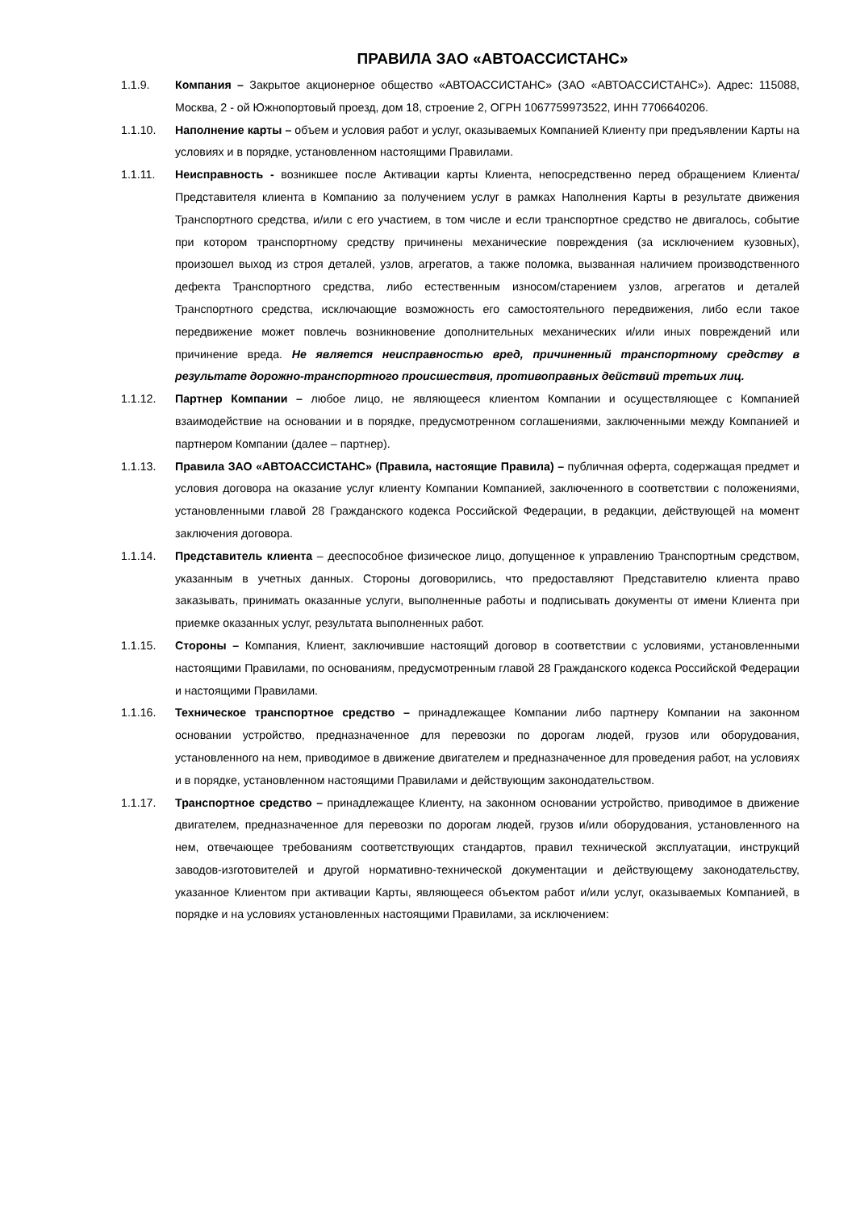ПРАВИЛА ЗАО «АВТОАССИСТАНС»
1.1.9. Компания – Закрытое акционерное общество «АВТОАССИСТАНС» (ЗАО «АВТОАССИСТАНС»). Адрес: 115088, Москва, 2 - ой Южнопортовый проезд, дом 18, строение 2, ОГРН 1067759973522, ИНН 7706640206.
1.1.10. Наполнение карты – объем и условия работ и услуг, оказываемых Компанией Клиенту при предъявлении Карты на условиях и в порядке, установленном настоящими Правилами.
1.1.11. Неисправность - возникшее после Активации карты Клиента, непосредственно перед обращением Клиента/Представителя клиента в Компанию за получением услуг в рамках Наполнения Карты в результате движения Транспортного средства, и/или с его участием, в том числе и если транспортное средство не двигалось, событие при котором транспортному средству причинены механические повреждения (за исключением кузовных), произошел выход из строя деталей, узлов, агрегатов, а также поломка, вызванная наличием производственного дефекта Транспортного средства, либо естественным износом/старением узлов, агрегатов и деталей Транспортного средства, исключающие возможность его самостоятельного передвижения, либо если такое передвижение может повлечь возникновение дополнительных механических и/или иных повреждений или причинение вреда. Не является неисправностью вред, причиненный транспортному средству в результате дорожно-транспортного происшествия, противоправных действий третьих лиц.
1.1.12. Партнер Компании – любое лицо, не являющееся клиентом Компании и осуществляющее с Компанией взаимодействие на основании и в порядке, предусмотренном соглашениями, заключенными между Компанией и партнером Компании (далее – партнер).
1.1.13. Правила ЗАО «АВТОАССИСТАНС» (Правила, настоящие Правила) – публичная оферта, содержащая предмет и условия договора на оказание услуг клиенту Компании Компанией, заключенного в соответствии с положениями, установленными главой 28 Гражданского кодекса Российской Федерации, в редакции, действующей на момент заключения договора.
1.1.14. Представитель клиента – дееспособное физическое лицо, допущенное к управлению Транспортным средством, указанным в учетных данных. Стороны договорились, что предоставляют Представителю клиента право заказывать, принимать оказанные услуги, выполненные работы и подписывать документы от имени Клиента при приемке оказанных услуг, результата выполненных работ.
1.1.15. Стороны – Компания, Клиент, заключившие настоящий договор в соответствии с условиями, установленными настоящими Правилами, по основаниям, предусмотренным главой 28 Гражданского кодекса Российской Федерации и настоящими Правилами.
1.1.16. Техническое транспортное средство – принадлежащее Компании либо партнеру Компании на законном основании устройство, предназначенное для перевозки по дорогам людей, грузов или оборудования, установленного на нем, приводимое в движение двигателем и предназначенное для проведения работ, на условиях и в порядке, установленном настоящими Правилами и действующим законодательством.
1.1.17. Транспортное средство – принадлежащее Клиенту, на законном основании устройство, приводимое в движение двигателем, предназначенное для перевозки по дорогам людей, грузов и/или оборудования, установленного на нем, отвечающее требованиям соответствующих стандартов, правил технической эксплуатации, инструкций заводов-изготовителей и другой нормативно-технической документации и действующему законодательству, указанное Клиентом при активации Карты, являющееся объектом работ и/или услуг, оказываемых Компанией, в порядке и на условиях установленных настоящими Правилами, за исключением: